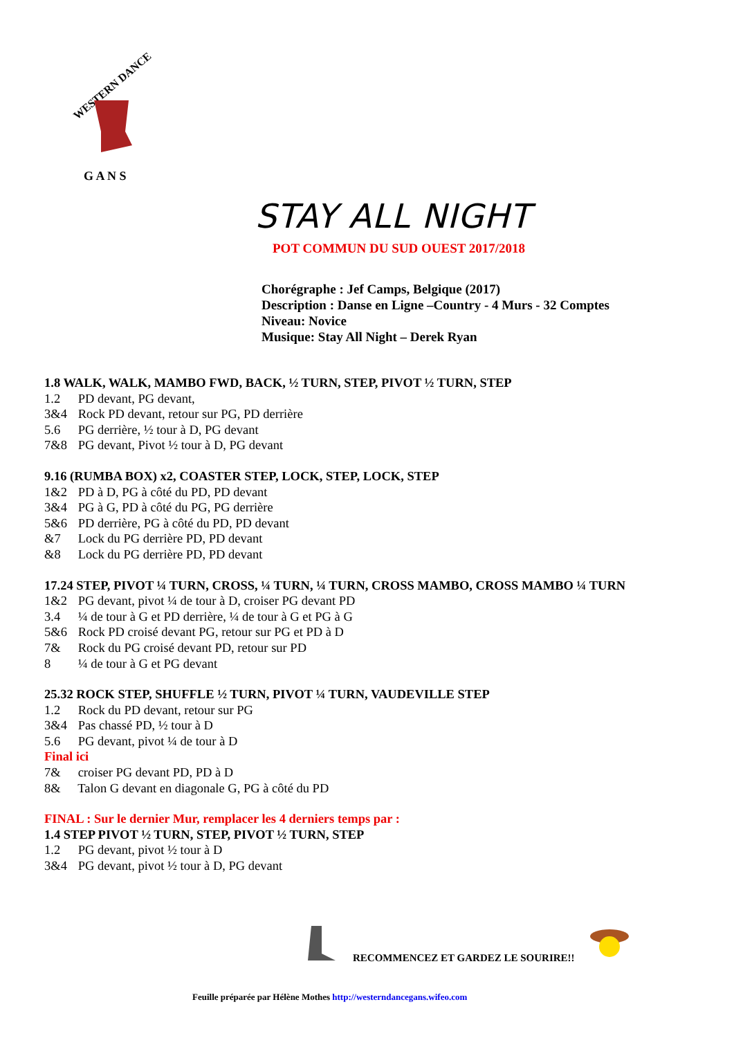WESTERN DANCE
G A N S
STAY ALL NIGHT
POT COMMUN DU SUD OUEST 2017/2018
Chorégraphe : Jef Camps, Belgique (2017)
Description : Danse en Ligne –Country - 4 Murs - 32 Comptes
Niveau: Novice
Musique: Stay All Night – Derek Ryan
1.8 WALK, WALK, MAMBO FWD, BACK, ½ TURN, STEP, PIVOT ½ TURN, STEP
1.2 PD devant, PG devant,
3&4 Rock PD devant, retour sur PG, PD derrière
5.6 PG derrière, ½ tour à D, PG devant
7&8 PG devant, Pivot ½ tour à D, PG devant
9.16 (RUMBA BOX) x2, COASTER STEP, LOCK, STEP, LOCK, STEP
1&2 PD à D, PG à côté du PD, PD devant
3&4 PG à G, PD à côté du PG, PG derrière
5&6 PD derrière, PG à côté du PD, PD devant
&7 Lock du PG derrière PD, PD devant
&8 Lock du PG derrière PD, PD devant
17.24 STEP, PIVOT ¼ TURN, CROSS, ¼ TURN, ¼ TURN, CROSS MAMBO, CROSS MAMBO ¼ TURN
1&2 PG devant, pivot ¼ de tour à D, croiser PG devant PD
3.4 ¼ de tour à G et PD derrière, ¼ de tour à G et PG à G
5&6 Rock PD croisé devant PG, retour sur PG et PD à D
7& Rock du PG croisé devant PD, retour sur PD
8 ¼ de tour à G et PG devant
25.32 ROCK STEP, SHUFFLE ½ TURN, PIVOT ¼ TURN, VAUDEVILLE STEP
1.2 Rock du PD devant, retour sur PG
3&4 Pas chassé PD, ½ tour à D
5.6 PG devant, pivot ¼ de tour à D
Final ici
7& croiser PG devant PD, PD à D
8& Talon G devant en diagonale G, PG à côté du PD
FINAL : Sur le dernier Mur, remplacer les 4 derniers temps par :
1.4 STEP PIVOT ½ TURN, STEP, PIVOT ½ TURN, STEP
1.2 PG devant, pivot ½ tour à D
3&4 PG devant, pivot ½ tour à D, PG devant
RECOMMENCEZ ET GARDEZ LE SOURIRE!!
Feuille préparée par Hélène Mothes http://westerndancegans.wifeo.com